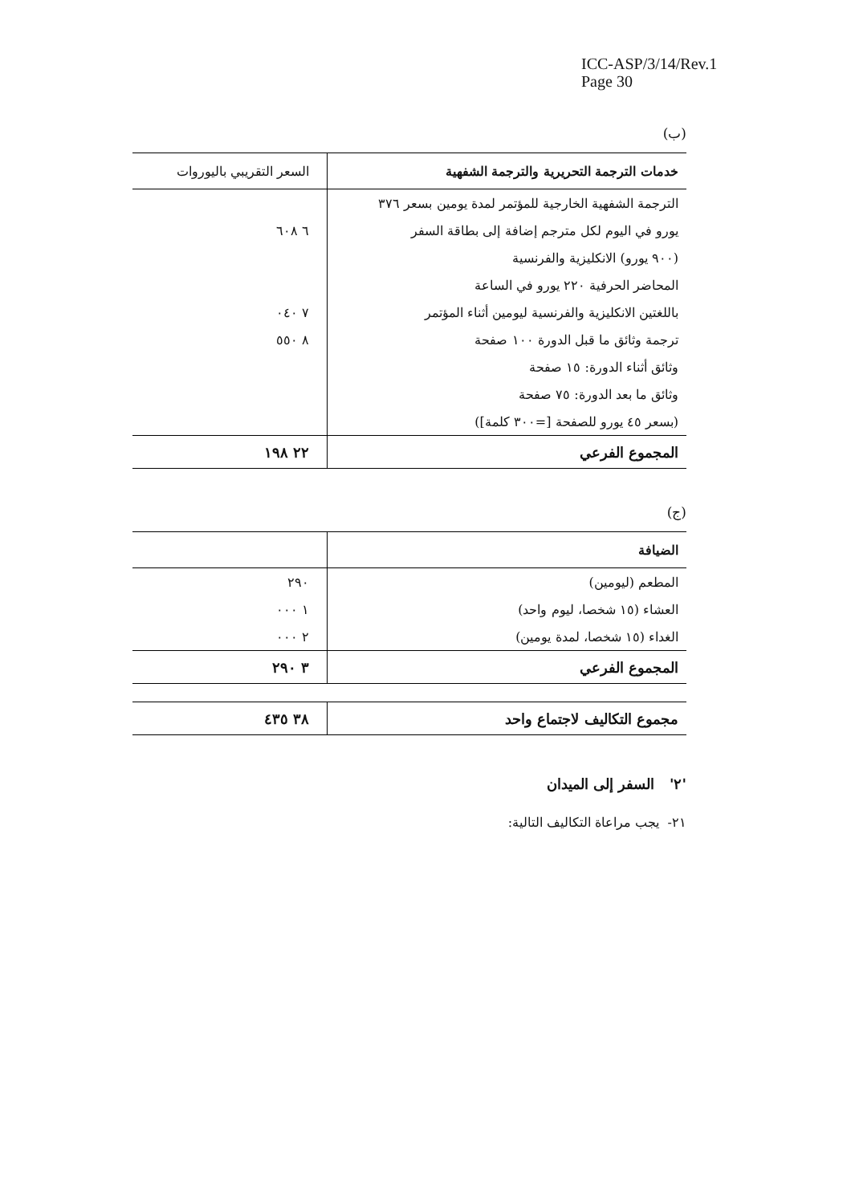ICC-ASP/3/14/Rev.1
Page 30
(ب)
| خدمات الترجمة التحريرية والترجمة الشفهية | السعر التقريبي باليوروات |
| --- | --- |
| الترجمة الشفهية الخارجية للمؤتمر لمدة يومين بسعر ٣٧٦ | |
| يورو في اليوم لكل مترجم إضافة إلى بطاقة السفر | ٦ ٦٠٨ |
| (٩٠٠ يورو) الانكليزية والفرنسية | |
| المحاضر الحرفية ٢٢٠ يورو في الساعة | |
| باللغتين الانكليزية والفرنسية ليومين أثناء المؤتمر | ٧ ٠٤٠ |
| ترجمة وثائق ما قبل الدورة ١٠٠ صفحة | ٨ ٥٥٠ |
| وثائق أثناء الدورة: ١٥ صفحة | |
| وثائق ما بعد الدورة: ٧٥ صفحة | |
| (بسعر ٤٥ يورو للصفحة [=٣٠٠ كلمة]) | |
| المجموع الفرعي | ٢٢ ١٩٨ |
(ج)
| الضيافة | |
| --- | --- |
| المطعم (ليومين) | ٢٩٠ |
| العشاء (١٥ شخصا، ليوم واحد) | ١ ٠٠٠ |
| الغداء (١٥ شخصا، لمدة يومين) | ٢ ٠٠٠ |
| المجموع الفرعي | ٣ ٢٩٠ |
| مجموع التكاليف لاجتماع واحد | ٣٨ ٤٣٥ |
'٢' السفر إلى الميدان
٢١- يجب مراعاة التكاليف التالية: